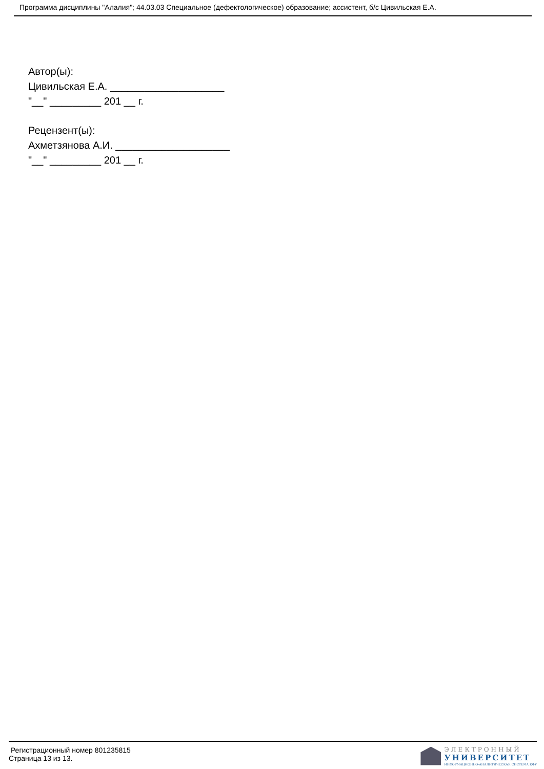Программа дисциплины "Алалия"; 44.03.03 Специальное (дефектологическое) образование; ассистент, б/с Цивильская Е.А.
Автор(ы):
Цивильская Е.А. ____________________
"__" _________ 201 __ г.
Рецензент(ы):
Ахметзянова А.И. ____________________
"__" _________ 201 __ г.
Регистрационный номер 801235815
Страница 13 из 13.
ЭЛЕКТРОННЫЙ
УНИВЕРСИТЕТ
ИНФОРМАЦИОННО-АНАЛИТИЧЕСКАЯ СИСТЕМА КФУ